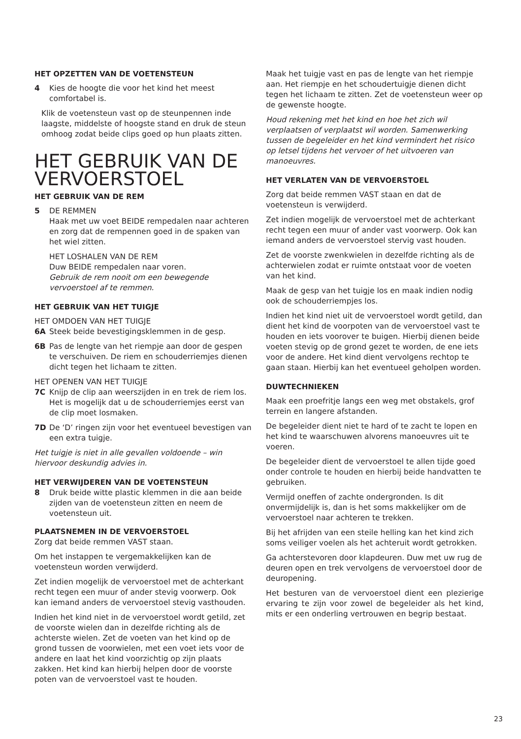HET OPZETTEN VAN DE VOETENSTEUN
4 Kies de hoogte die voor het kind het meest comfortabel is.
Klik de voetensteun vast op de steunpennen inde laagste, middelste of hoogste stand en druk de steun omhoog zodat beide clips goed op hun plaats zitten.
HET GEBRUIK VAN DE VERVOERSTOEL
HET GEBRUIK VAN DE REM
5 DE REMMEN
Haak met uw voet BEIDE rempedalen naar achteren en zorg dat de rempennen goed in de spaken van het wiel zitten.
HET LOSHALEN VAN DE REM
Duw BEIDE rempedalen naar voren.
Gebruik de rem nooit om een bewegende vervoerstoel af te remmen.
HET GEBRUIK VAN HET TUIGJE
HET OMDOEN VAN HET TUIGJE
6A Steek beide bevestigingsklemmen in de gesp.
6B Pas de lengte van het riempje aan door de gespen te verschuiven. De riem en schouderriemjes dienen dicht tegen het lichaam te zitten.
HET OPENEN VAN HET TUIGJE
7C Knijp de clip aan weerszijden in en trek de riem los. Het is mogelijk dat u de schouderriemjes eerst van de clip moet losmaken.
7D De ‘D’ ringen zijn voor het eventueel bevestigen van een extra tuigje.
Het tuigje is niet in alle gevallen voldoende – win hiervoor deskundig advies in.
HET VERWIJDEREN VAN DE VOETENSTEUN
8 Druk beide witte plastic klemmen in die aan beide zijden van de voetensteun zitten en neem de voetensteun uit.
PLAATSNEMEN IN DE VERVOERSTOEL
Zorg dat beide remmen VAST staan.
Om het instappen te vergemakkelijken kan de voetensteun worden verwijderd.
Zet indien mogelijk de vervoerstoel met de achterkant recht tegen een muur of ander stevig voorwerp. Ook kan iemand anders de vervoerstoel stevig vasthouden.
Indien het kind niet in de vervoerstoel wordt getild, zet de voorste wielen dan in dezelfde richting als de achterste wielen. Zet de voeten van het kind op de grond tussen de voorwielen, met een voet iets voor de andere en laat het kind voorzichtig op zijn plaats zakken. Het kind kan hierbij helpen door de voorste poten van de vervoerstoel vast te houden.
Maak het tuigje vast en pas de lengte van het riempje aan. Het riempje en het schoudertuigje dienen dicht tegen het lichaam te zitten. Zet de voetensteun weer op de gewenste hoogte.
Houd rekening met het kind en hoe het zich wil verplaatsen of verplaatst wil worden. Samenwerking tussen de begeleider en het kind vermindert het risico op letsel tijdens het vervoer of het uitvoeren van manoeuvres.
HET VERLATEN VAN DE VERVOERSTOEL
Zorg dat beide remmen VAST staan en dat de voetensteun is verwijderd.
Zet indien mogelijk de vervoerstoel met de achterkant recht tegen een muur of ander vast voorwerp. Ook kan iemand anders de vervoerstoel stervig vast houden.
Zet de voorste zwenkwielen in dezelfde richting als de achterwielen zodat er ruimte ontstaat voor de voeten van het kind.
Maak de gesp van het tuigje los en maak indien nodig ook de schouderriempjes los.
Indien het kind niet uit de vervoerstoel wordt getild, dan dient het kind de voorpoten van de vervoerstoel vast te houden en iets voorover te buigen. Hierbij dienen beide voeten stevig op de grond gezet te worden, de ene iets voor de andere. Het kind dient vervolgens rechtop te gaan staan. Hierbij kan het eventueel geholpen worden.
DUWTECHNIEKEN
Maak een proefritje langs een weg met obstakels, grof terrein en langere afstanden.
De begeleider dient niet te hard of te zacht te lopen en het kind te waarschuwen alvorens manoeuvres uit te voeren.
De begeleider dient de vervoerstoel te allen tijde goed onder controle te houden en hierbij beide handvatten te gebruiken.
Vermijd oneffen of zachte ondergronden. Is dit onvermijdelijk is, dan is het soms makkelijker om de vervoerstoel naar achteren te trekken.
Bij het afrijden van een steile helling kan het kind zich soms veiliger voelen als het achteruit wordt getrokken.
Ga achterstevoren door klapdeuren. Duw met uw rug de deuren open en trek vervolgens de vervoerstoel door de deuropening.
Het besturen van de vervoerstoel dient een plezierige ervaring te zijn voor zowel de begeleider als het kind, mits er een onderling vertrouwen en begrip bestaat.
23